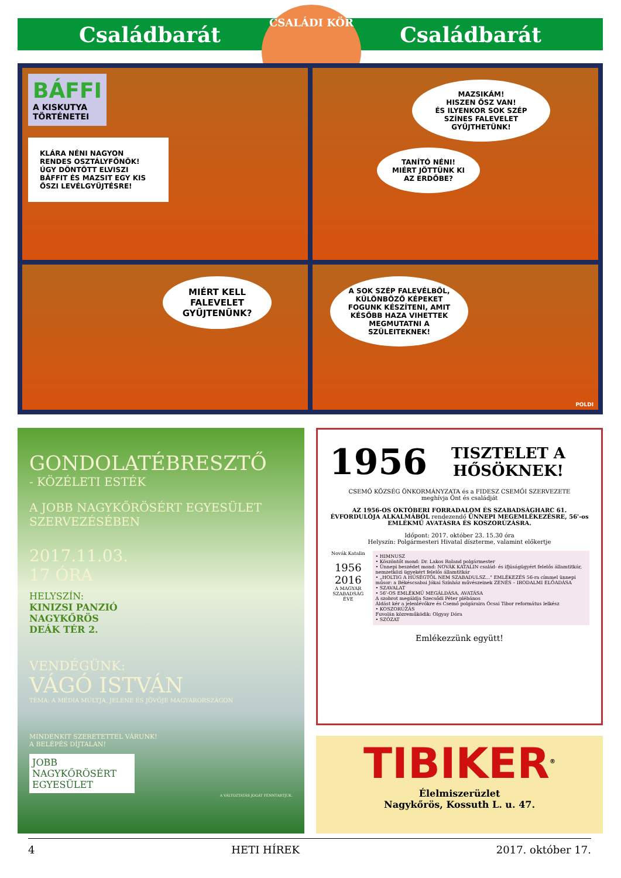Családbarát Családbarát
CSALÁDI KÖR
BÁFFI
A KISKUTYA
TÖRTÉNETEI
KLÁRA NÉNI NAGYON RENDES OSZTÁLYFŐNÖK! ÚGY DÖNTÖTT ELVISZI BÁFFIT ÉS MAZSIT EGY KIS ŐSZI LEVÉLGYŰJTÉSRE!
MAZSIKÁM!
HISZEN ŐSZ VAN!
ÉS ILYENKOR SOK SZÉP SZÍNES FALEVELET GYŰJTHETÜNK!
TANÍTÓ NÉNI!
MIÉRT JÖTTÜNK KI AZ ERDŐBE?
MIÉRT KELL FALEVELET GYŰJTENÜNK?
A SOK SZÉP FALEVÉLBŐL, KÜLÖNBÖZŐ KÉPEKET FOGUNK KÉSZÍTENI, AMIT KÉSŐBB HAZA VIHETTEK MEGMUTATNI A SZÜLEITEKNEK!
POLDI
GONDOLATÉBRESZTŐ
- KÖZÉLETI ESTÉK
A JOBB NAGYKŐRÖSÉRT EGYESÜLET SZERVEZÉSÉBEN
2017.11.03.
17 ÓRA
HELYSZÍN:
KINIZSI PANZIÓ
NAGYKŐRÖS
DEÁK TÉR 2.
VENDÉGÜNK:
VÁGÓ ISTVÁN
TÉMA: A MÉDIA MÚLTJA, JELENE ÉS JÖVŐJE MAGYARORSZÁGON
MINDENKIT SZERETETTEL VÁRUNK!
A BELÉPÉS DÍJTALAN!
JOBB NAGYKŐRÖSÉRT EGYESÜLET
A VÁLTOZTATÁS JOGÁT FENNTARTJUK.
1956 TISZTELET A HŐSÖKNEK!
CSEMŐ KÖZSÉG ÖNKORMÁNYZATA és a FIDESZ CSEMŐI SZERVEZETE
meghívja Önt és családját
AZ 1956-OS OKTÓBERI FORRADALOM ÉS SZABADSÁGHARC 61. ÉVFORDULÓJA ALKALMÁBÓL rendezendő ÜNNEPI MEGEMLÉKEZÉSRE, 56'-os EMLÉKMŰ AVATÁSRA ÉS KOSZORÚZÁSRA.
Időpont: 2017. október 23. 15.30 óra
Helyszín: Polgármesteri Hivatal díszterme, valamint előkertje
Novák Katalin
1956
2016
A MAGYAR SZABADSÁG ÉVE
• HIMNUSZ
• Köszöntőt mond: Dr. Lakos Roland polgármester
• Ünnepi beszédet mond: NOVÁK KATALIN család- és ifjúságügyért felelős államtitkár, nemzetközi ügyekért felelős államtitkár
• „HOLTIG A HŰSÉGTŐL NEM SZABADULSZ..." EMLÉKEZÉS 56-ra címmel ünnepi műsor: a Békéscsabai Jókai Színház művészeinek ZENÉS – IRODALMI ELŐADÁSA
• SZAVALAT
• 56'-OS EMLÉKMŰ MEGÁLDÁSA, AVATÁSA
A szobrot megáldja Szecsődi Péter plébános
Áldást kér a jelenlévőkre és Csemő polgáraira Ócsai Tibor református lelkész
• KOSZORÚZÁS
Fuvolán közreműködik: Olgyay Dóra
• SZÓZAT
Emlékezzünk együtt!
TIBIKER<sup>®</sup>
Élelmiszerüzlet
Nagykőrös, Kossuth L. u. 47.
4 HETI HÍREK 2017. október 17.